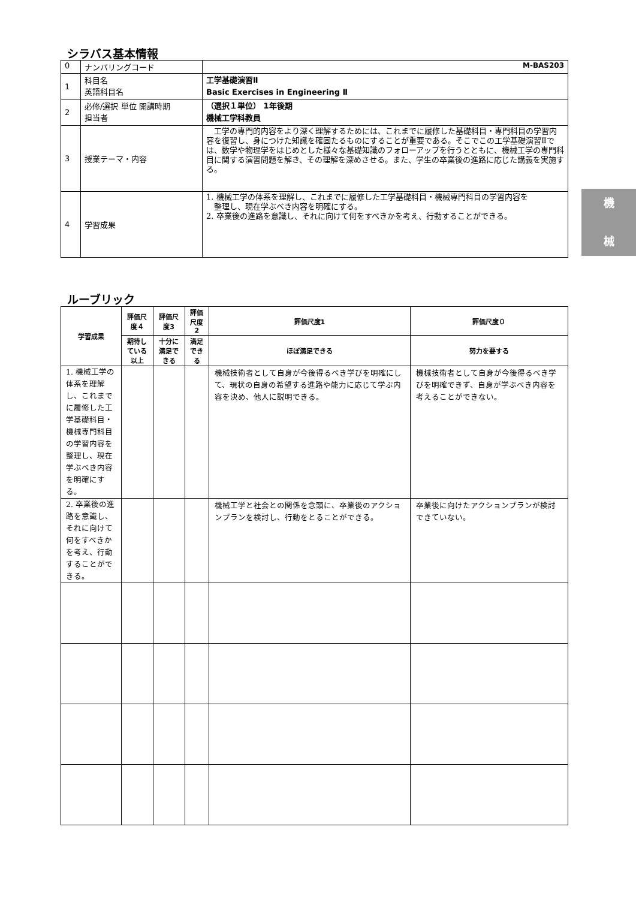シラバス基本情報
| 0 | ナンバリングコード | M-BAS203 |
| 1 | 科目名 英語科目名 | 工学基礎演習Ⅱ Basic Exercises in Engineering Ⅱ |
| 2 | 必修/選択 単位 開講時期 担当者 | （選択１単位） 1年後期 機械工学科教員 |
| 3 | 授業テーマ・内容 | 工学の専門的内容をより深く理解するためには、これまでに履修した基礎科目・専門科目の学習内容を復習し、身につけた知識を確固たるものにすることが重要である。そこでこの工学基礎演習Ⅱでは、数学や物理学をはじめとした様々な基礎知識のフォローアップを行うとともに、機械工学の専門科目に関する演習問題を解き、その理解を深めさせる。また、学生の卒業後の進路に応じた講義を実施する。 |
| 4 | 学習成果 | 1. 機械工学の体系を理解し、これまでに履修した工学基礎科目・機械専門科目の学習内容を 整理し、現在学ぶべき内容を明確にする。 2. 卒業後の進路を意識し、それに向けて何をすべきかを考え、行動することができる。 |
機
械
ルーブリック
| 学習成果 | 評価尺度４ | 評価尺度3 | 評価尺度2 | 評価尺度1 | 評価尺度０ |
| --- | --- | --- | --- | --- | --- |
| | 期待している以上 | 十分に満足できる | 満足できる | ほぼ満足できる | 努力を要する |
| 1. 機械工学の体系を理解し、これまでに履修した工学基礎科目・機械専門科目の学習内容を整理し、現在学ぶべき内容を明確にする。 | | | | 機械技術者として自身が今後得るべき学びを明確にして、現状の自身の希望する進路や能力に応じて学ぶ内容を決め、他人に説明できる。 | 機械技術者として自身が今後得るべき学びを明確できず、自身が学ぶべき内容を考えることができない。 |
| 2. 卒業後の進路を意識し、それに向けて何をすべきかを考え、行動することができる。 | | | | 機械工学と社会との関係を念頭に、卒業後のアクションプランを検討し、行動をとることができる。 | 卒業後に向けたアクションプランが検討できていない。 |